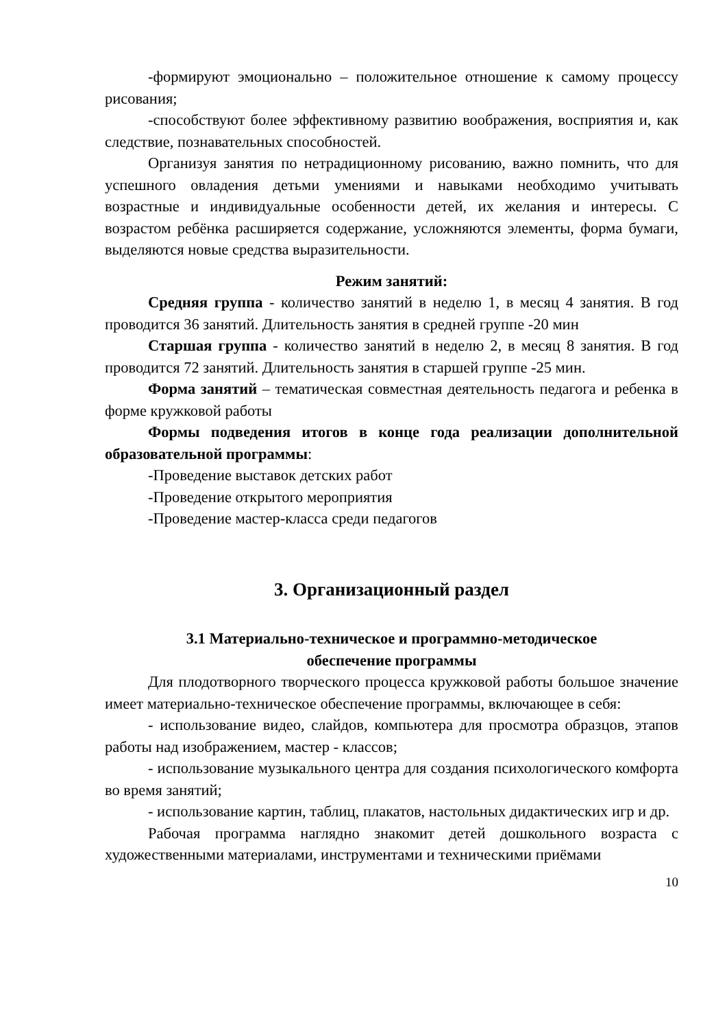-формируют эмоционально – положительное отношение к самому процессу рисования;
-способствуют более эффективному развитию воображения, восприятия и, как следствие, познавательных способностей.
Организуя занятия по нетрадиционному рисованию, важно помнить, что для успешного овладения детьми умениями и навыками необходимо учитывать возрастные и индивидуальные особенности детей, их желания и интересы. С возрастом ребёнка расширяется содержание, усложняются элементы, форма бумаги, выделяются новые средства выразительности.
Режим занятий:
Средняя группа - количество занятий в неделю 1, в месяц 4 занятия. В год проводится 36 занятий. Длительность занятия в средней группе -20 мин
Старшая группа - количество занятий в неделю 2, в месяц 8 занятия. В год проводится 72 занятий. Длительность занятия в старшей группе -25 мин.
Форма занятий – тематическая совместная деятельность педагога и ребенка в форме кружковой работы
Формы подведения итогов в конце года реализации дополнительной образовательной программы:
-Проведение выставок детских работ
-Проведение открытого мероприятия
-Проведение мастер-класса среди педагогов
3. Организационный раздел
3.1 Материально-техническое и программно-методическое
обеспечение программы
Для плодотворного творческого процесса кружковой работы большое значение имеет материально-техническое обеспечение программы, включающее в себя:
- использование видео, слайдов, компьютера для просмотра образцов, этапов работы над изображением, мастер - классов;
- использование музыкального центра для создания психологического комфорта во время занятий;
- использование картин, таблиц, плакатов, настольных дидактических игр и др.
Рабочая программа наглядно знакомит детей дошкольного возраста с художественными материалами, инструментами и техническими приёмами
10